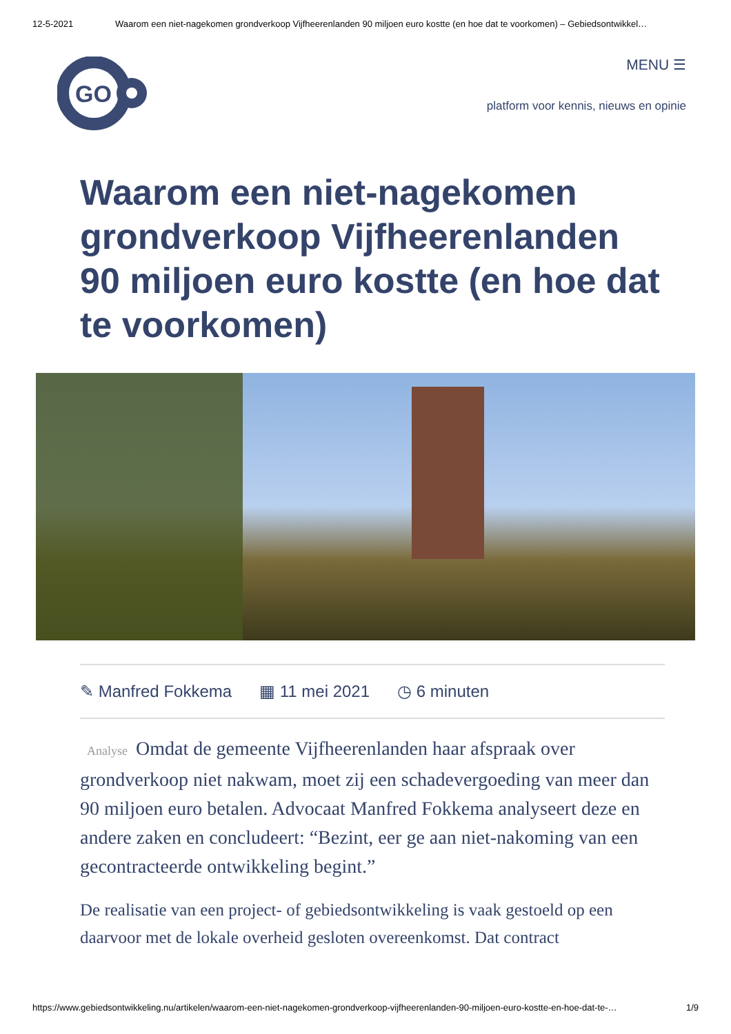12-5-2021 Waarom een niet-nagekomen grondverkoop Vijfheerenlanden 90 miljoen euro kostte (en hoe dat te voorkomen) – Gebiedsontwikkel…
GO
MENU ☰
platform voor kennis, nieuws en opinie
Waarom een niet-nagekomen grondverkoop Vijfheerenlanden 90 miljoen euro kostte (en hoe dat te voorkomen)
✎ Manfred Fokkema ▦ 11 mei 2021 ◷ 6 minuten
Analyse Omdat de gemeente Vijfheerenlanden haar afspraak over grondverkoop niet nakwam, moet zij een schadevergoeding van meer dan 90 miljoen euro betalen. Advocaat Manfred Fokkema analyseert deze en andere zaken en concludeert: “Bezint, eer ge aan niet-nakoming van een gecontracteerde ontwikkeling begint.”
De realisatie van een project- of gebiedsontwikkeling is vaak gestoeld op een daarvoor met de lokale overheid gesloten overeenkomst. Dat contract
https://www.gebiedsontwikkeling.nu/artikelen/waarom-een-niet-nagekomen-grondverkoop-vijfheerenlanden-90-miljoen-euro-kostte-en-hoe-dat-te-… 1/9